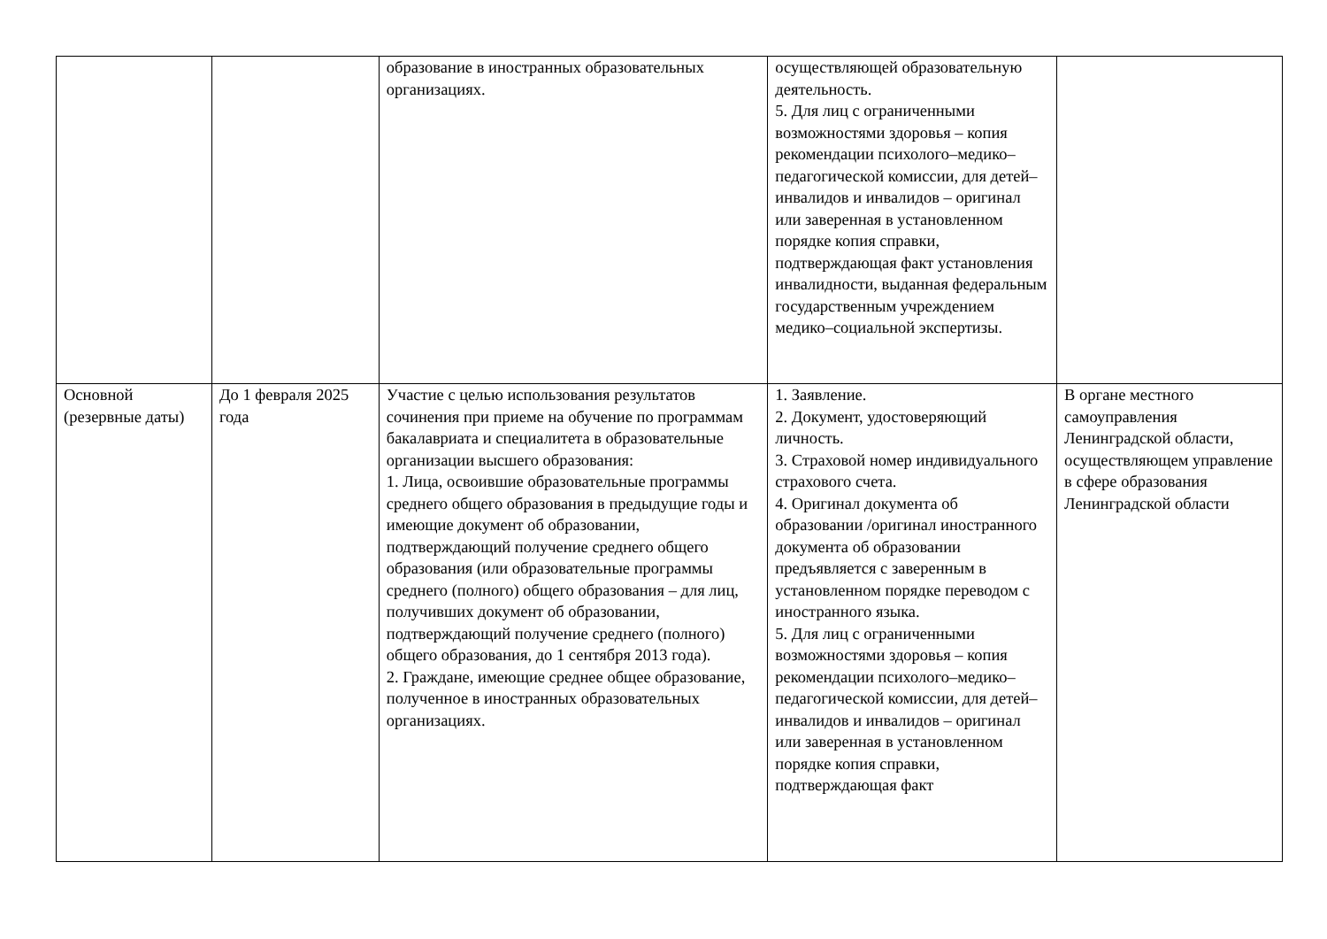| | | образование в иностранных образовательных организациях. | осуществляющей образовательную деятельность. 5. Для лиц с ограниченными возможностями здоровья – копия рекомендации психолого–медико–педагогической комиссии, для детей–инвалидов и инвалидов – оригинал или заверенная в установленном порядке копия справки, подтверждающая факт установления инвалидности, выданная федеральным государственным учреждением медико–социальной экспертизы. | |
| Основной (резервные даты) | До 1 февраля 2025 года | Участие с целью использования результатов сочинения при приеме на обучение по программам бакалавриата и специалитета в образовательные организации высшего образования: 1. Лица, освоившие образовательные программы среднего общего образования в предыдущие годы и имеющие документ об образовании, подтверждающий получение среднего общего образования (или образовательные программы среднего (полного) общего образования – для лиц, получивших документ об образовании, подтверждающий получение среднего (полного) общего образования, до 1 сентября 2013 года). 2. Граждане, имеющие среднее общее образование, полученное в иностранных образовательных организациях. | 1. Заявление. 2. Документ, удостоверяющий личность. 3. Страховой номер индивидуального страхового счета. 4. Оригинал документа об образовании /оригинал иностранного документа об образовании предъявляется с заверенным в установленном порядке переводом с иностранного языка. 5. Для лиц с ограниченными возможностями здоровья – копия рекомендации психолого–медико–педагогической комиссии, для детей–инвалидов и инвалидов – оригинал или заверенная в установленном порядке копия справки, подтверждающая факт | В органе местного самоуправления Ленинградской области, осуществляющем управление в сфере образования Ленинградской области |